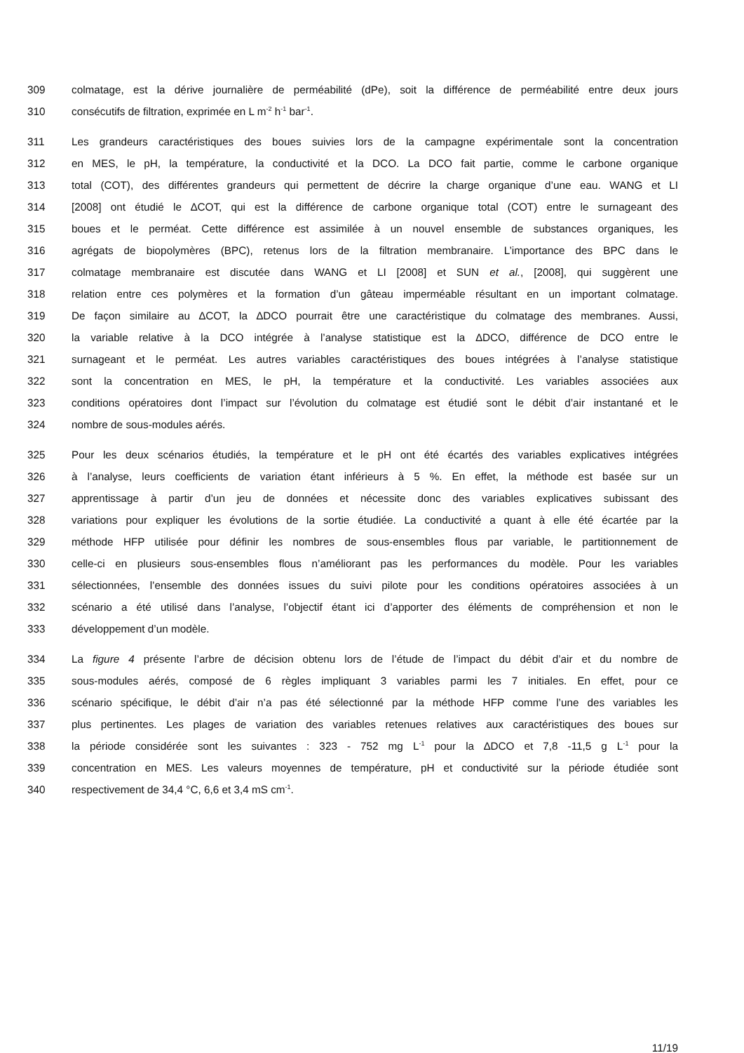309 colmatage, est la dérive journalière de perméabilité (dPe), soit la différence de perméabilité entre deux jours
310 consécutifs de filtration, exprimée en L m<sup>-2</sup> h<sup>-1</sup> bar<sup>-1</sup>.
311 Les grandeurs caractéristiques des boues suivies lors de la campagne expérimentale sont la concentration
312 en MES, le pH, la température, la conductivité et la DCO. La DCO fait partie, comme le carbone organique
313 total (COT), des différentes grandeurs qui permettent de décrire la charge organique d’une eau. WANG et LI
314 [2008] ont étudié le ∆COT, qui est la différence de carbone organique total (COT) entre le surnageant des
315 boues et le perméat. Cette différence est assimilée à un nouvel ensemble de substances organiques, les
316 agrégats de biopolymères (BPC), retenus lors de la filtration membranaire. L’importance des BPC dans le
317 colmatage membranaire est discutée dans WANG et LI [2008] et SUN et al., [2008], qui suggèrent une
318 relation entre ces polymères et la formation d’un gâteau imperméable résultant en un important colmatage.
319 De façon similaire au ∆COT, la ∆DCO pourrait être une caractéristique du colmatage des membranes. Aussi,
320 la variable relative à la DCO intégrée à l’analyse statistique est la ∆DCO, différence de DCO entre le
321 surnageant et le perméat. Les autres variables caractéristiques des boues intégrées à l’analyse statistique
322 sont la concentration en MES, le pH, la température et la conductivité. Les variables associées aux
323 conditions opératoires dont l’impact sur l’évolution du colmatage est étudié sont le débit d’air instantané et le
324 nombre de sous-modules aérés.
325 Pour les deux scénarios étudiés, la température et le pH ont été écartés des variables explicatives intégrées
326 à l’analyse, leurs coefficients de variation étant inférieurs à 5 %. En effet, la méthode est basée sur un
327 apprentissage à partir d’un jeu de données et nécessite donc des variables explicatives subissant des
328 variations pour expliquer les évolutions de la sortie étudiée. La conductivité a quant à elle été écartée par la
329 méthode HFP utilisée pour définir les nombres de sous-ensembles flous par variable, le partitionnement de
330 celle-ci en plusieurs sous-ensembles flous n’améliorant pas les performances du modèle. Pour les variables
331 sélectionnées, l’ensemble des données issues du suivi pilote pour les conditions opératoires associées à un
332 scénario a été utilisé dans l’analyse, l’objectif étant ici d’apporter des éléments de compréhension et non le
333 développement d’un modèle.
334 La figure 4 présente l’arbre de décision obtenu lors de l’étude de l’impact du débit d’air et du nombre de
335 sous-modules aérés, composé de 6 règles impliquant 3 variables parmi les 7 initiales. En effet, pour ce
336 scénario spécifique, le débit d’air n’a pas été sélectionné par la méthode HFP comme l’une des variables les
337 plus pertinentes. Les plages de variation des variables retenues relatives aux caractéristiques des boues sur
338 la période considérée sont les suivantes : 323 - 752 mg L<sup>-1</sup> pour la ∆DCO et 7,8 -11,5 g L<sup>-1</sup> pour la
339 concentration en MES. Les valeurs moyennes de température, pH et conductivité sur la période étudiée sont
340 respectivement de 34,4 °C, 6,6 et 3,4 mS cm<sup>-1</sup>.
11/19